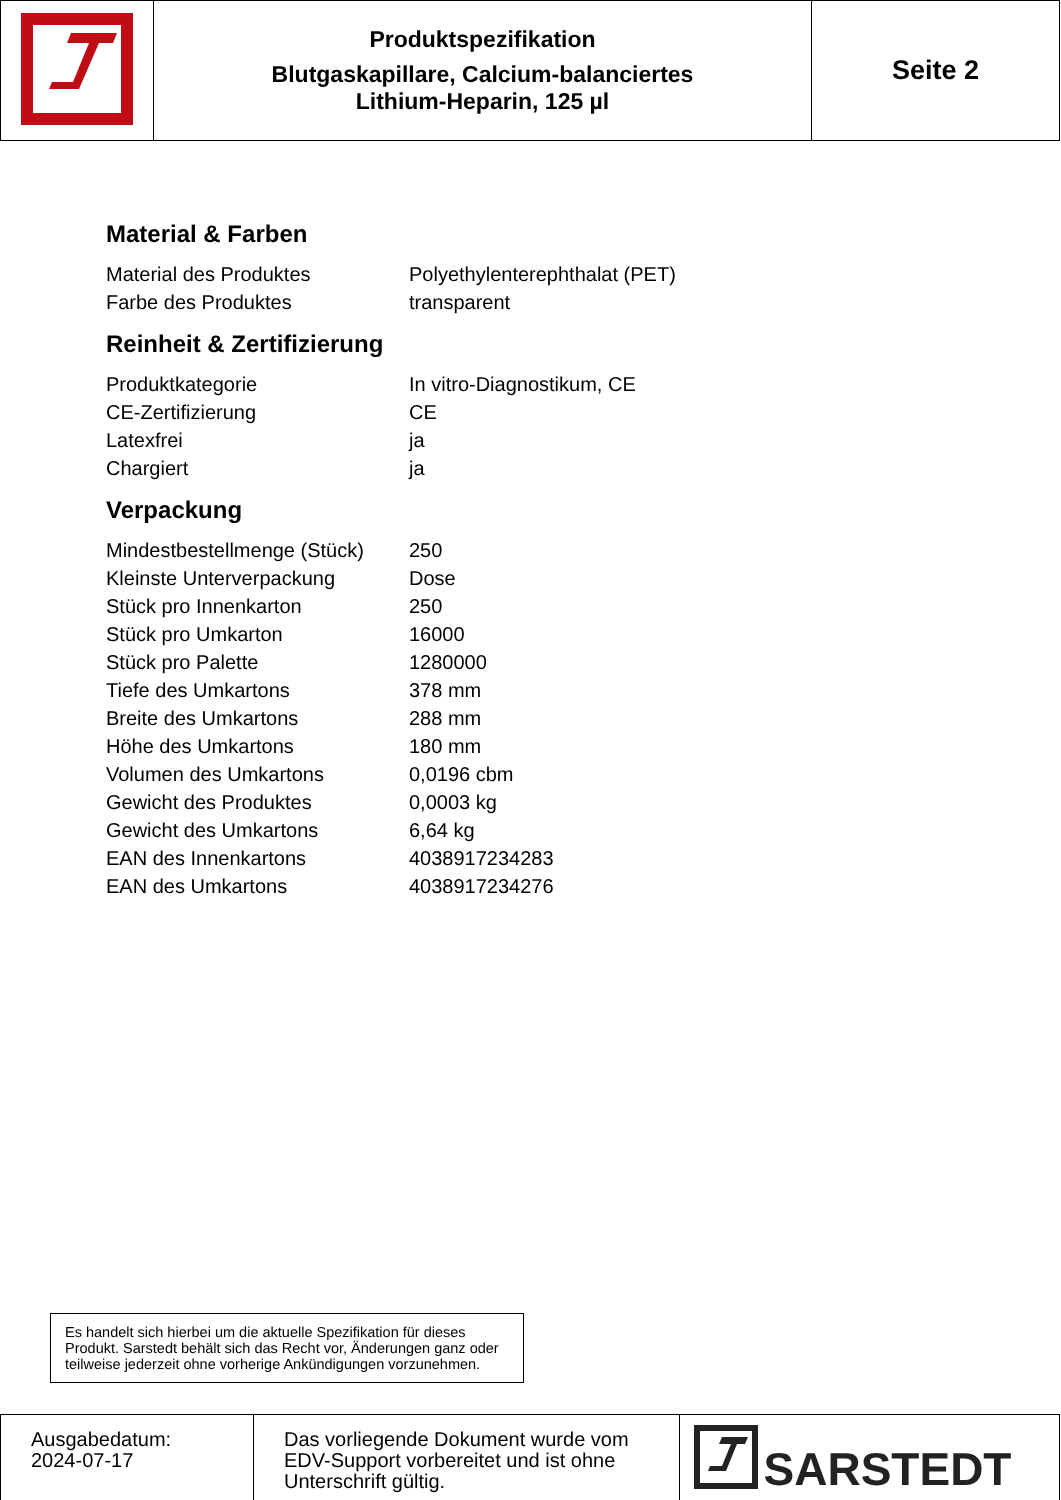| | Produktspezifikation Blutgaskapillare, Calcium-balanciertes Lithium-Heparin, 125 µl | Seite 2 |
Material & Farben
| Material des Produktes | Polyethylenterephthalat (PET) |
| Farbe des Produktes | transparent |
Reinheit & Zertifizierung
| Produktkategorie | In vitro-Diagnostikum, CE |
| CE-Zertifizierung | CE |
| Latexfrei | ja |
| Chargiert | ja |
Verpackung
| Mindestbestellmenge (Stück) | 250 |
| Kleinste Unterverpackung | Dose |
| Stück pro Innenkarton | 250 |
| Stück pro Umkarton | 16000 |
| Stück pro Palette | 1280000 |
| Tiefe des Umkartons | 378 mm |
| Breite des Umkartons | 288 mm |
| Höhe des Umkartons | 180 mm |
| Volumen des Umkartons | 0,0196 cbm |
| Gewicht des Produktes | 0,0003 kg |
| Gewicht des Umkartons | 6,64 kg |
| EAN des Innenkartons | 4038917234283 |
| EAN des Umkartons | 4038917234276 |
Es handelt sich hierbei um die aktuelle Spezifikation für dieses Produkt. Sarstedt behält sich das Recht vor, Änderungen ganz oder teilweise jederzeit ohne vorherige Ankündigungen vorzunehmen.
| Ausgabedatum: 2024-07-17 | Das vorliegende Dokument wurde vom EDV-Support vorbereitet und ist ohne Unterschrift gültig. | SARSTEDT |